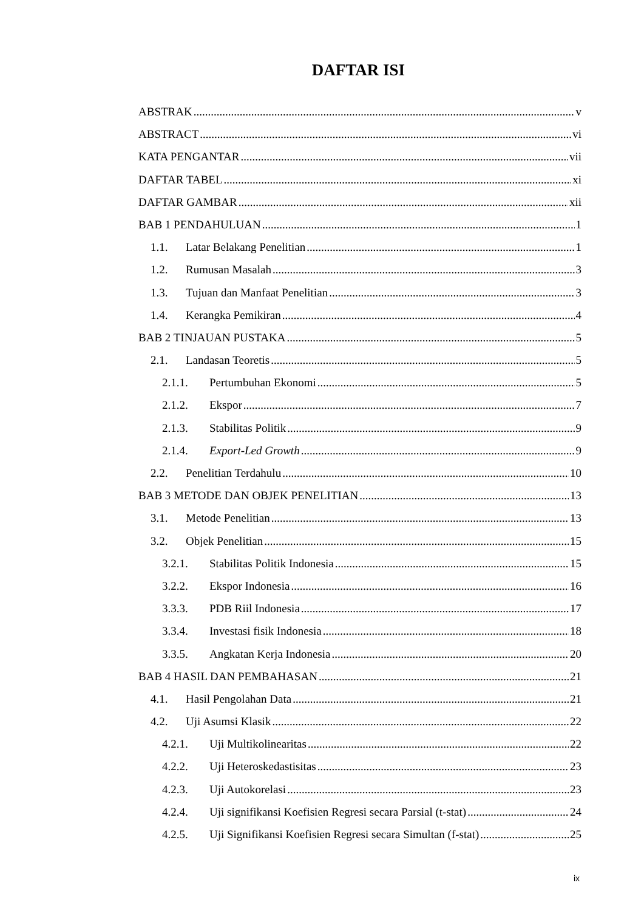DAFTAR ISI
ABSTRAK v
ABSTRACT vi
KATA PENGANTAR vii
DAFTAR TABEL xi
DAFTAR GAMBAR xii
BAB 1 PENDAHULUAN 1
1.1. Latar Belakang Penelitian 1
1.2. Rumusan Masalah 3
1.3. Tujuan dan Manfaat Penelitian 3
1.4. Kerangka Pemikiran 4
BAB 2 TINJAUAN PUSTAKA 5
2.1. Landasan Teoretis 5
2.1.1. Pertumbuhan Ekonomi 5
2.1.2. Ekspor 7
2.1.3. Stabilitas Politik 9
2.1.4. Export-Led Growth 9
2.2. Penelitian Terdahulu 10
BAB 3 METODE DAN OBJEK PENELITIAN 13
3.1. Metode Penelitian 13
3.2. Objek Penelitian 15
3.2.1. Stabilitas Politik Indonesia 15
3.2.2. Ekspor Indonesia 16
3.3.3. PDB Riil Indonesia 17
3.3.4. Investasi fisik Indonesia 18
3.3.5. Angkatan Kerja Indonesia 20
BAB 4 HASIL DAN PEMBAHASAN 21
4.1. Hasil Pengolahan Data 21
4.2. Uji Asumsi Klasik 22
4.2.1. Uji Multikolinearitas 22
4.2.2. Uji Heteroskedastisitas 23
4.2.3. Uji Autokorelasi 23
4.2.4. Uji signifikansi Koefisien Regresi secara Parsial (t-stat) 24
4.2.5. Uji Signifikansi Koefisien Regresi secara Simultan (f-stat) 25
ix